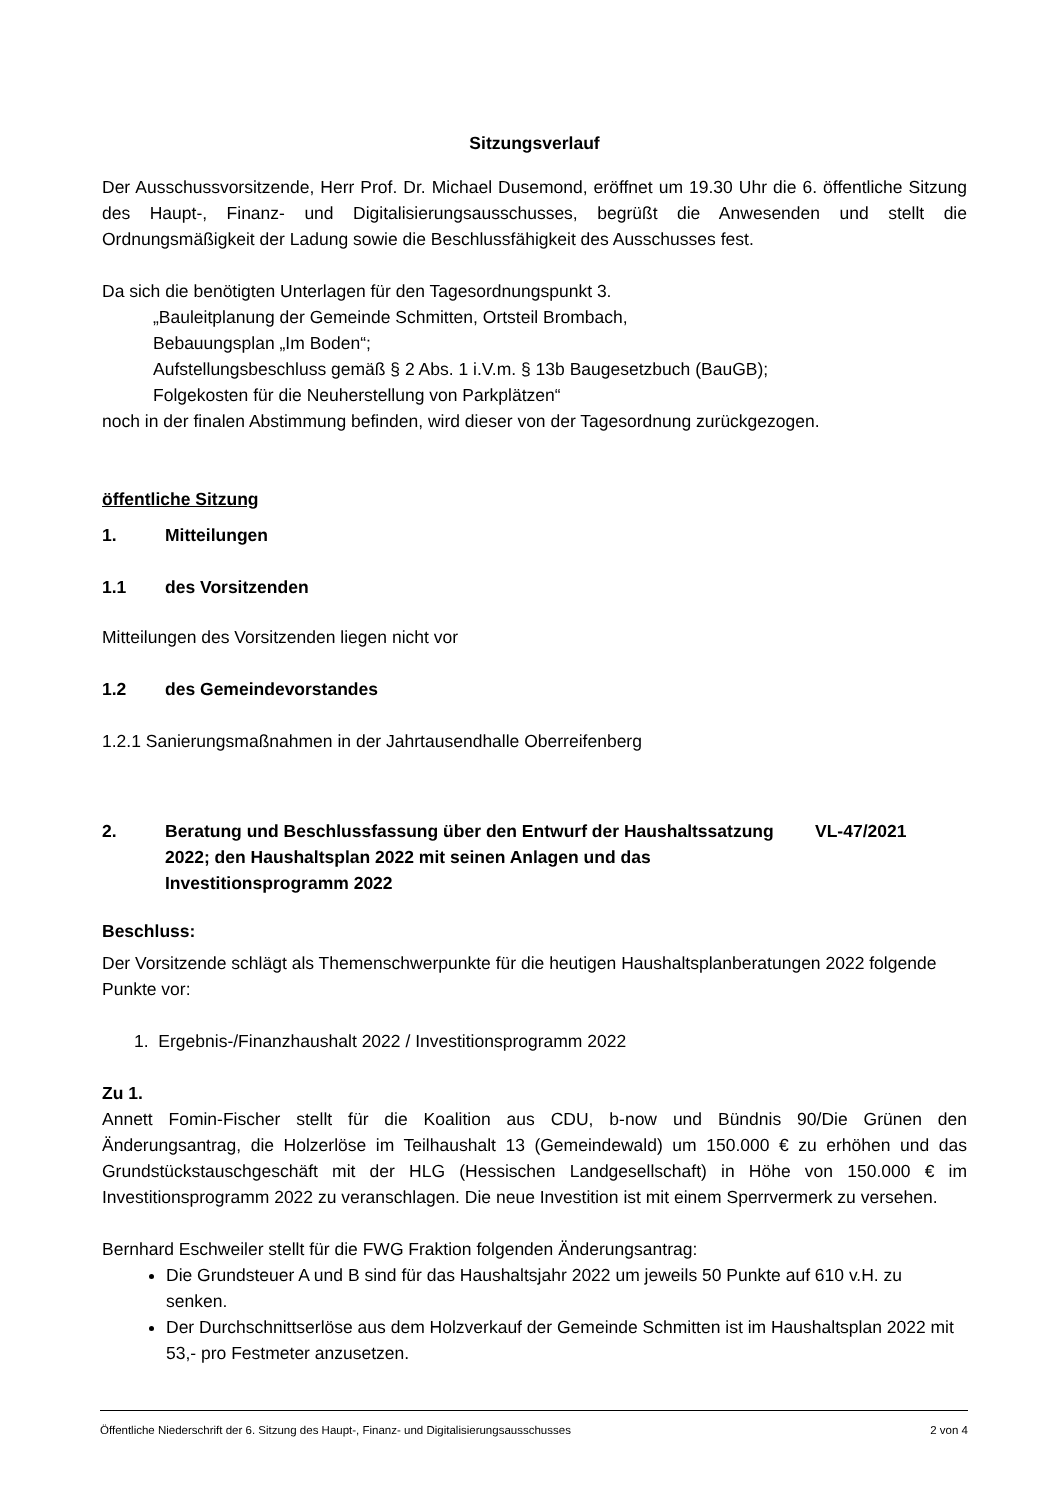Sitzungsverlauf
Der Ausschussvorsitzende, Herr Prof. Dr. Michael Dusemond, eröffnet um 19.30 Uhr die 6. öffentliche Sitzung des Haupt-, Finanz- und Digitalisierungsausschusses, begrüßt die Anwesenden und stellt die Ordnungsmäßigkeit der Ladung sowie die Beschlussfähigkeit des Ausschusses fest.
Da sich die benötigten Unterlagen für den Tagesordnungspunkt 3.
„Bauleitplanung der Gemeinde Schmitten, Ortsteil Brombach,
Bebauungsplan „Im Boden“;
Aufstellungsbeschluss gemäß § 2 Abs. 1 i.V.m. § 13b Baugesetzbuch (BauGB);
Folgekosten für die Neuherstellung von Parkplätzen“
noch in der finalen Abstimmung befinden, wird dieser von der Tagesordnung zurückgezogen.
öffentliche Sitzung
1. Mitteilungen
1.1 des Vorsitzenden
Mitteilungen des Vorsitzenden liegen nicht vor
1.2 des Gemeindevorstandes
1.2.1 Sanierungsmaßnahmen in der Jahrtausendhalle Oberreifenberg
2. Beratung und Beschlussfassung über den Entwurf der Haushaltssatzung 2022; den Haushaltsplan 2022 mit seinen Anlagen und das Investitionsprogramm 2022 VL-47/2021
Beschluss:
Der Vorsitzende schlägt als Themenschwerpunkte für die heutigen Haushaltsplanberatungen 2022 folgende Punkte vor:
1. Ergebnis-/Finanzhaushalt 2022 / Investitionsprogramm 2022
Zu 1.
Annett Fomin-Fischer stellt für die Koalition aus CDU, b-now und Bündnis 90/Die Grünen den Änderungsantrag, die Holzerlöse im Teilhaushalt 13 (Gemeindewald) um 150.000 € zu erhöhen und das Grundstückstauschgeschäft mit der HLG (Hessischen Landgesellschaft) in Höhe von 150.000 € im Investitionsprogramm 2022 zu veranschlagen. Die neue Investition ist mit einem Sperrvermerk zu versehen.
Bernhard Eschweiler stellt für die FWG Fraktion folgenden Änderungsantrag:
Die Grundsteuer A und B sind für das Haushaltsjahr 2022 um jeweils 50 Punkte auf 610 v.H. zu senken.
Der Durchschnittserlöse aus dem Holzverkauf der Gemeinde Schmitten ist im Haushaltsplan 2022 mit 53,- pro Festmeter anzusetzen.
Öffentliche Niederschrift der 6. Sitzung des Haupt-, Finanz- und Digitalisierungsausschusses 2 von 4